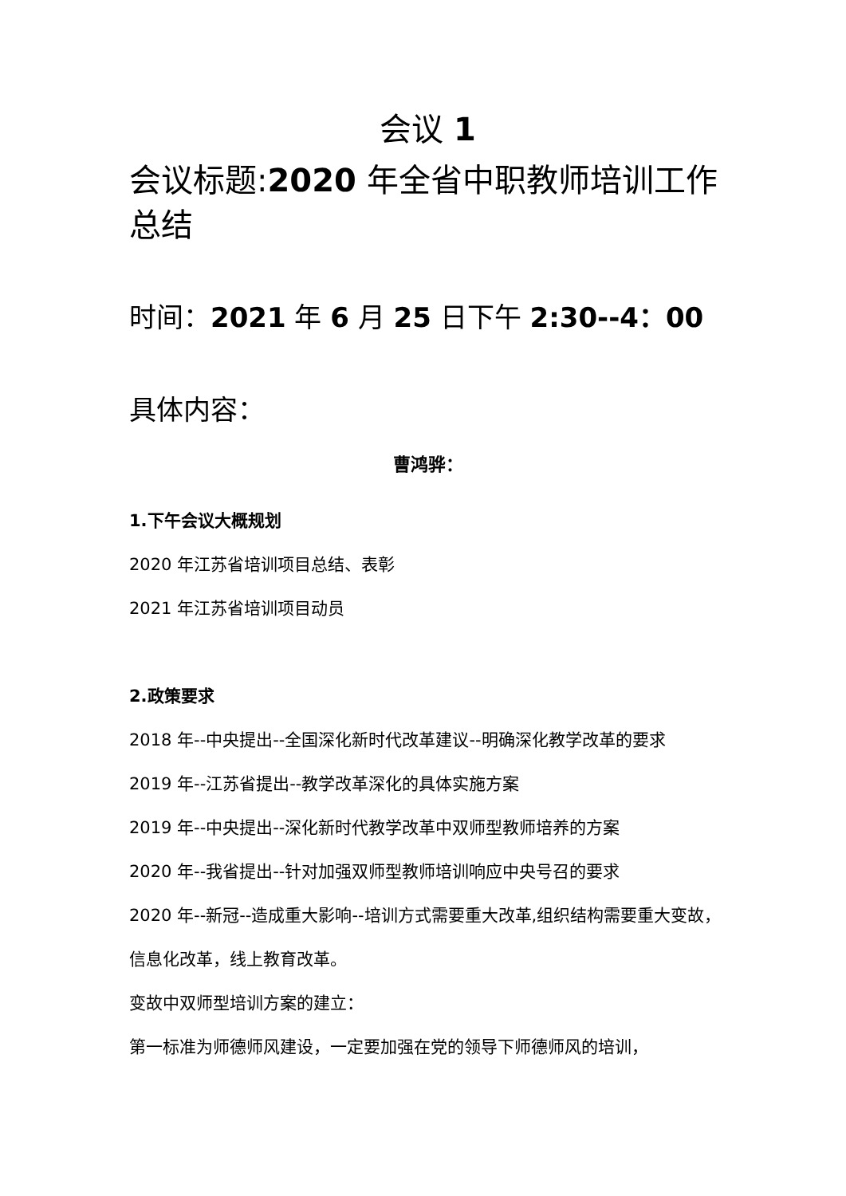会议 1
会议标题:2020 年全省中职教师培训工作总结
时间：2021 年 6 月 25 日下午 2:30--4：00
具体内容：
曹鸿骅：
1.下午会议大概规划
2020 年江苏省培训项目总结、表彰
2021 年江苏省培训项目动员
2.政策要求
2018 年--中央提出--全国深化新时代改革建议--明确深化教学改革的要求
2019 年--江苏省提出--教学改革深化的具体实施方案
2019 年--中央提出--深化新时代教学改革中双师型教师培养的方案
2020 年--我省提出--针对加强双师型教师培训响应中央号召的要求
2020 年--新冠--造成重大影响--培训方式需要重大改革,组织结构需要重大变故，信息化改革，线上教育改革。
变故中双师型培训方案的建立：
第一标准为师德师风建设，一定要加强在党的领导下师德师风的培训，